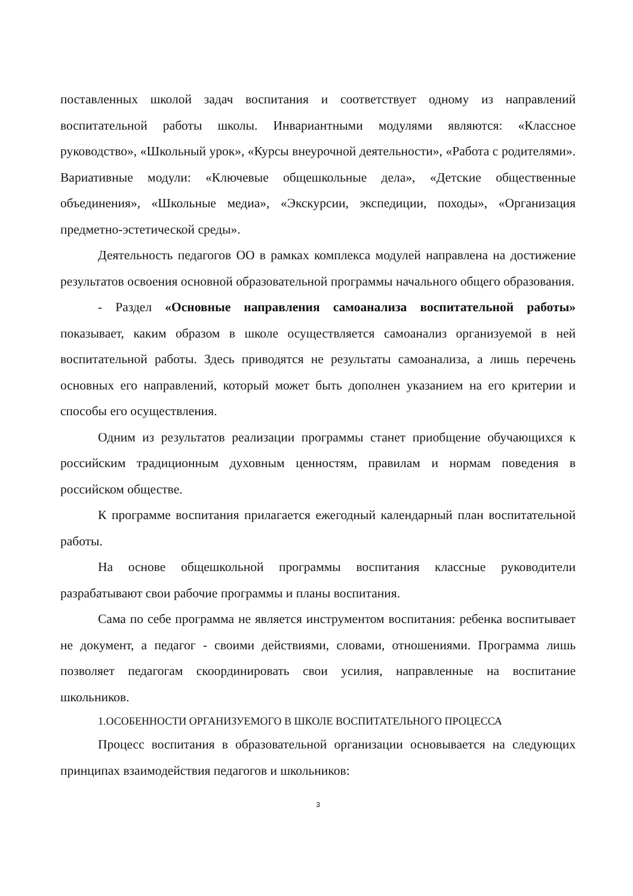поставленных школой задач воспитания и соответствует одному из направлений воспитательной работы школы. Инвариантными модулями являются: «Классное руководство», «Школьный урок», «Курсы внеурочной деятельности», «Работа с родителями». Вариативные модули: «Ключевые общешкольные дела», «Детские общественные объединения», «Школьные медиа», «Экскурсии, экспедиции, походы», «Организация предметно-эстетической среды».
Деятельность педагогов ОО в рамках комплекса модулей направлена на достижение результатов освоения основной образовательной программы начального общего образования.
- Раздел «Основные направления самоанализа воспитательной работы» показывает, каким образом в школе осуществляется самоанализ организуемой в ней воспитательной работы. Здесь приводятся не результаты самоанализа, а лишь перечень основных его направлений, который может быть дополнен указанием на его критерии и способы его осуществления.
Одним из результатов реализации программы станет приобщение обучающихся к российским традиционным духовным ценностям, правилам и нормам поведения в российском обществе.
К программе воспитания прилагается ежегодный календарный план воспитательной работы.
На основе общешкольной программы воспитания классные руководители разрабатывают свои рабочие программы и планы воспитания.
Сама по себе программа не является инструментом воспитания: ребенка воспитывает не документ, а педагог - своими действиями, словами, отношениями. Программа лишь позволяет педагогам скоординировать свои усилия, направленные на воспитание школьников.
1.ОСОБЕННОСТИ ОРГАНИЗУЕМОГО В ШКОЛЕ ВОСПИТАТЕЛЬНОГО ПРОЦЕССА
Процесс воспитания в образовательной организации основывается на следующих принципах взаимодействия педагогов и школьников:
3